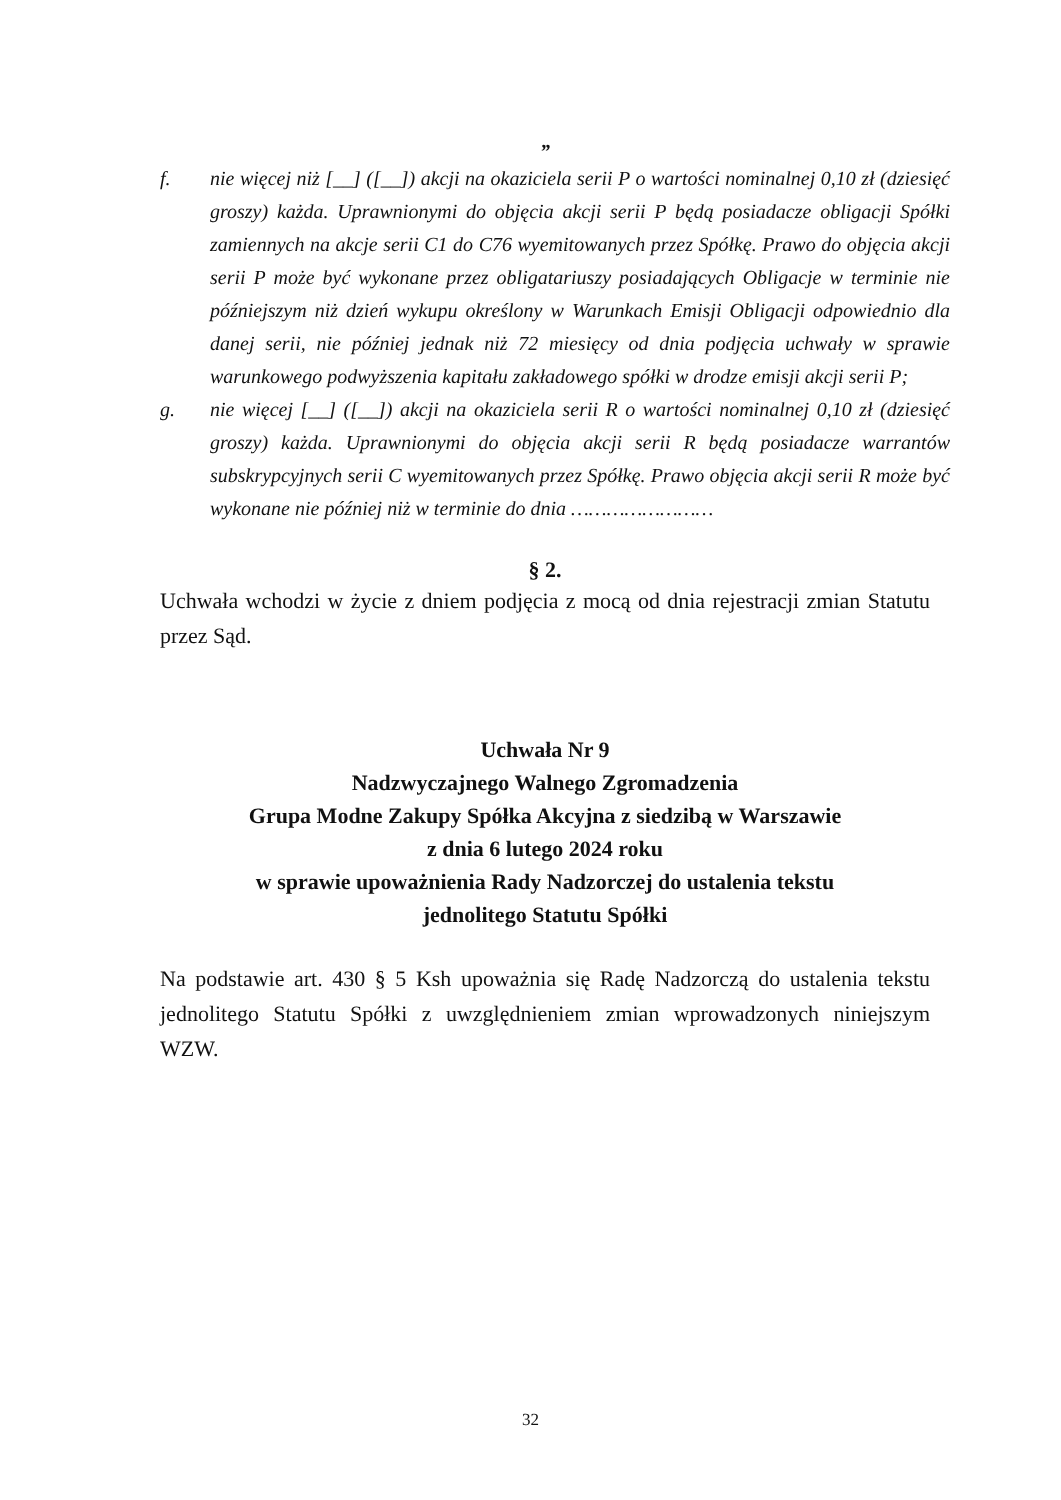”
f. nie więcej niż [__] ([__]) akcji na okaziciela serii P o wartości nominalnej 0,10 zł (dziesięć groszy) każda. Uprawnionymi do objęcia akcji serii P będą posiadacze obligacji Spółki zamiennych na akcje serii C1 do C76 wyemitowanych przez Spółkę. Prawo do objęcia akcji serii P może być wykonane przez obligatariuszy posiadających Obligacje w terminie nie późniejszym niż dzień wykupu określony w Warunkach Emisji Obligacji odpowiednio dla danej serii, nie później jednak niż 72 miesięcy od dnia podjęcia uchwały w sprawie warunkowego podwyższenia kapitału zakładowego spółki w drodze emisji akcji serii P;
g. nie więcej [__] ([__]) akcji na okaziciela serii R o wartości nominalnej 0,10 zł (dziesięć groszy) każda. Uprawnionymi do objęcia akcji serii R będą posiadacze warrantów subskrypcyjnych serii C wyemitowanych przez Spółkę. Prawo objęcia akcji serii R może być wykonane nie później niż w terminie do dnia ……………………
§ 2.
Uchwała wchodzi w życie z dniem podjęcia z mocą od dnia rejestracji zmian Statutu przez Sąd.
Uchwała Nr 9
Nadzwyczajnego Walnego Zgromadzenia
Grupa Modne Zakupy Spółka Akcyjna z siedzibą w Warszawie
z dnia 6 lutego 2024 roku
w sprawie upoważnienia Rady Nadzorczej do ustalenia tekstu
jednolitego Statutu Spółki
Na podstawie art. 430 § 5 Ksh upoważnia się Radę Nadzorczą do ustalenia tekstu jednolitego Statutu Spółki z uwzględnieniem zmian wprowadzonych niniejszym WZW.
32